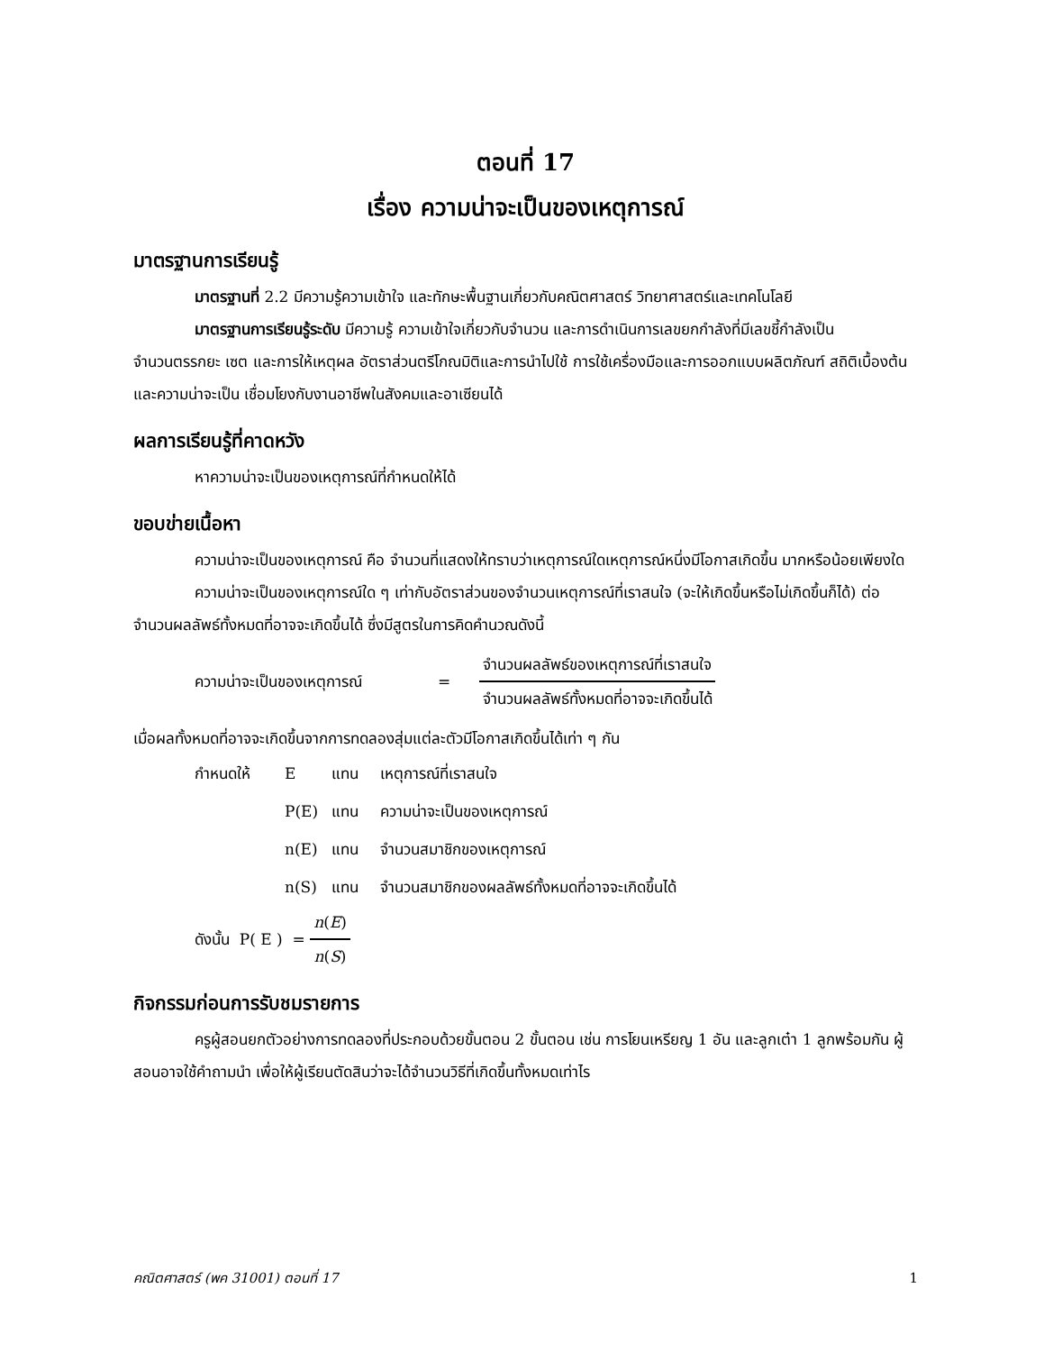ตอนที่ 17
เรื่อง ความน่าจะเป็นของเหตุการณ์
มาตรฐานการเรียนรู้
มาตรฐานที่ 2.2 มีความรู้ความเข้าใจ และทักษะพื้นฐานเกี่ยวกับคณิตศาสตร์ วิทยาศาสตร์และเทคโนโลยี
มาตรฐานการเรียนรู้ระดับ มีความรู้ ความเข้าใจเกี่ยวกับจำนวน และการดำเนินการเลขยกกำลังที่มีเลขชี้กำลังเป็นจำนวนตรรกยะ เซต และการให้เหตุผล อัตราส่วนตรีโกณมิติและการนำไปใช้ การใช้เครื่องมือและการออกแบบผลิตภัณฑ์ สถิติเบื้องต้นและความน่าจะเป็น เชื่อมโยงกับงานอาชีพในสังคมและอาเซียนได้
ผลการเรียนรู้ที่คาดหวัง
หาความน่าจะเป็นของเหตุการณ์ที่กำหนดให้ได้
ขอบข่ายเนื้อหา
ความน่าจะเป็นของเหตุการณ์ คือ จำนวนที่แสดงให้ทราบว่าเหตุการณ์ใดเหตุการณ์หนึ่งมีโอกาสเกิดขึ้น มากหรือน้อยเพียงใด
ความน่าจะเป็นของเหตุการณ์ใด ๆ เท่ากับอัตราส่วนของจำนวนเหตุการณ์ที่เราสนใจ (จะให้เกิดขึ้นหรือไม่เกิดขึ้นก็ได้) ต่อจำนวนผลลัพธ์ทั้งหมดที่อาจจะเกิดขึ้นได้ ซึ่งมีสูตรในการคิดคำนวณดังนี้
ความน่าจะเป็นของเหตุการณ์ = จำนวนผลลัพธ์ของเหตุการณ์ที่เราสนใจ จำนวนผลลัพธ์ทั้งหมดที่อาจจะเกิดขึ้นได้
เมื่อผลทั้งหมดที่อาจจะเกิดขึ้นจากการทดลองสุ่มแต่ละตัวมีโอกาสเกิดขึ้นได้เท่า ๆ กัน
กำหนดให้ E แทน เหตุการณ์ที่เราสนใจ
P(E) แทน ความน่าจะเป็นของเหตุการณ์
n(E) แทน จำนวนสมาชิกของเหตุการณ์
n(S) แทน จำนวนสมาชิกของผลลัพธ์ทั้งหมดที่อาจจะเกิดขึ้นได้
ดังนั้น P( E ) = n(E) n(S)
กิจกรรมก่อนการรับชมรายการ
ครูผู้สอนยกตัวอย่างการทดลองที่ประกอบด้วยขั้นตอน 2 ขั้นตอน เช่น การโยนเหรียญ 1 อัน และลูกเต๋า 1 ลูกพร้อมกัน ผู้สอนอาจใช้คำถามนำ เพื่อให้ผู้เรียนตัดสินว่าจะได้จำนวนวิธีที่เกิดขึ้นทั้งหมดเท่าไร
คณิตศาสตร์ (พค 31001) ตอนที่ 17 1